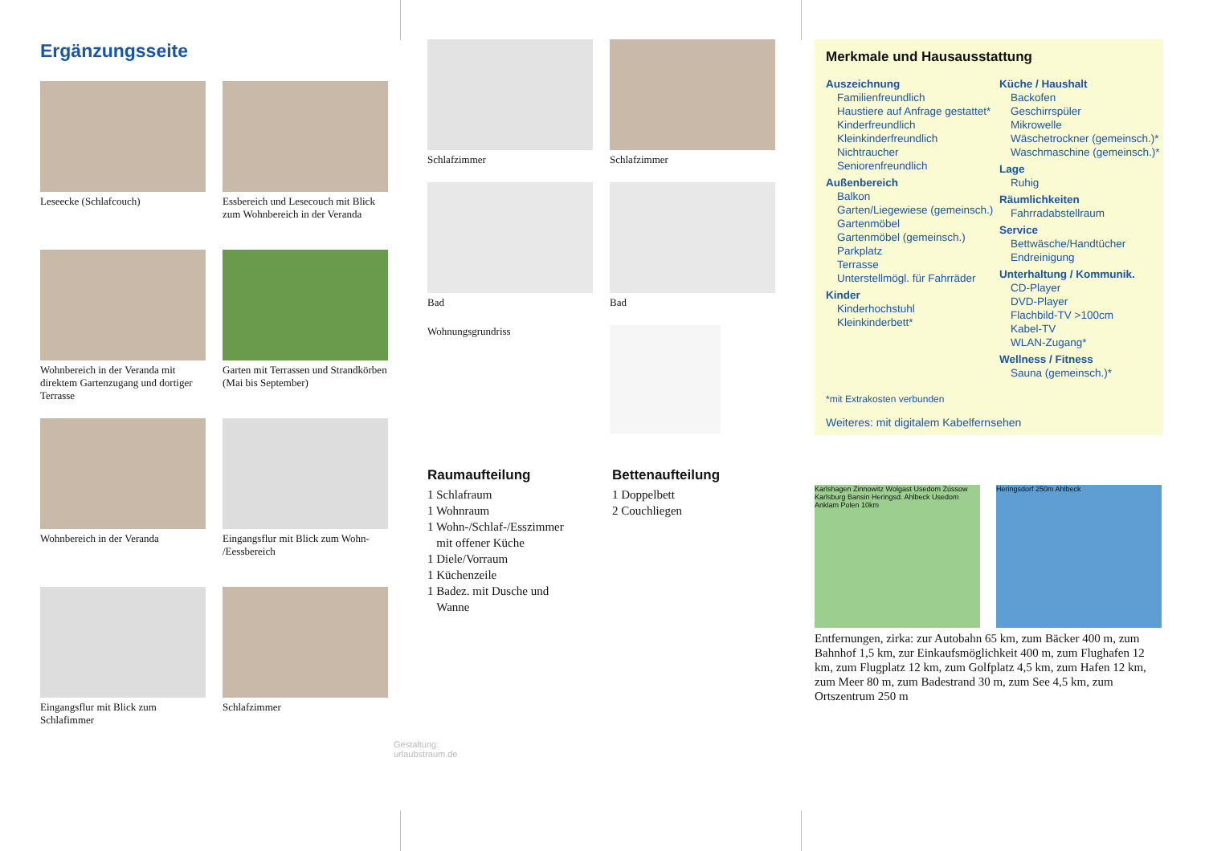Ergänzungsseite
Leseecke (Schlafcouch)
Essbereich und Lesecouch mit Blick zum Wohnbereich in der Veranda
Wohnbereich in der Veranda mit direktem Gartenzugang und dortiger Terrasse
Garten mit Terrassen und Strandkörben (Mai bis September)
Wohnbereich in der Veranda
Eingangsflur mit Blick zum Wohn- /Eessbereich
Eingangsflur mit Blick zum Schlafimmer
Schlafzimmer
Gestaltung: urlaubstraum.de
Schlafzimmer
Schlafzimmer
Bad
Wohnungsgrundriss
Bad
Raumaufteilung
1 Schlafraum
1 Wohnraum
1 Wohn-/Schlaf-/Esszimmer
mit offener Küche
1 Diele/Vorraum
1 Küchenzeile
1 Badez. mit Dusche und
Wanne
Bettenaufteilung
1 Doppelbett
2 Couchliegen
Merkmale und Hausausstattung
Auszeichnung
Familienfreundlich
Haustiere auf Anfrage gestattet*
Kinderfreundlich
Kleinkinderfreundlich
Nichtraucher
Seniorenfreundlich
Außenbereich
Balkon
Garten/Liegewiese (gemeinsch.)
Gartenmöbel
Gartenmöbel (gemeinsch.)
Parkplatz
Terrasse
Unterstellmögl. für Fahrräder
Kinder
Kinderhochstuhl
Kleinkinderbett*
Küche / Haushalt
Backofen
Geschirrspüler
Mikrowelle
Wäschetrockner (gemeinsch.)*
Waschmaschine (gemeinsch.)*
Lage
Ruhig
Räumlichkeiten
Fahrradabstellraum
Service
Bettwäsche/Handtücher
Endreinigung
Unterhaltung / Kommunik.
CD-Player
DVD-Player
Flachbild-TV >100cm
Kabel-TV
WLAN-Zugang*
Wellness / Fitness
Sauna (gemeinsch.)*
*mit Extrakosten verbunden
Weiteres: mit digitalem Kabelfernsehen
Karlshagen Zinnowitz Wolgast Usedom Zússow Karlsburg Bansin Heringsd. Ahlbeck Usedom Anklam Polen 10km
Heringsdorf 250m Ahlbeck
Entfernungen, zirka: zur Autobahn 65 km, zum Bäcker 400 m, zum Bahnhof 1,5 km, zur Einkaufsmöglichkeit 400 m, zum Flughafen 12 km, zum Flugplatz 12 km, zum Golfplatz 4,5 km, zum Hafen 12 km, zum Meer 80 m, zum Badestrand 30 m, zum See 4,5 km, zum Ortszentrum 250 m